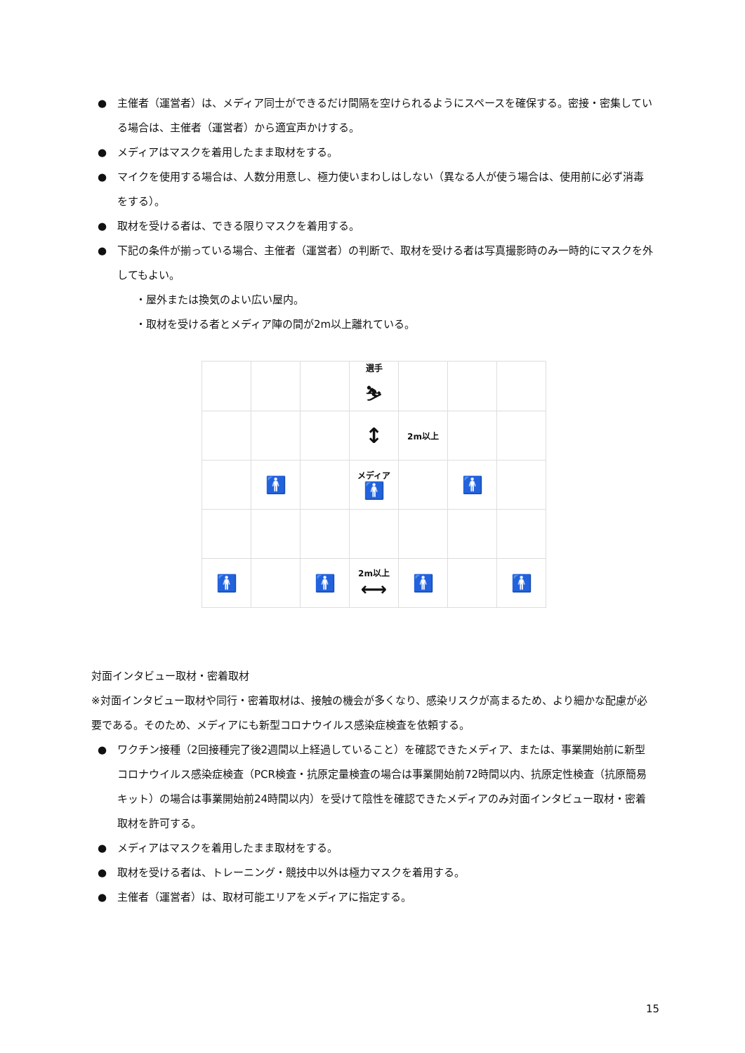● 主催者（運営者）は、メディア同士ができるだけ間隔を空けられるようにスペースを確保する。密接・密集している場合は、主催者（運営者）から適宜声かけする。
● メディアはマスクを着用したまま取材をする。
● マイクを使用する場合は、人数分用意し、極力使いまわしはしない（異なる人が使う場合は、使用前に必ず消毒をする）。
● 取材を受ける者は、できる限りマスクを着用する。
● 下記の条件が揃っている場合、主催者（運営者）の判断で、取材を受ける者は写真撮影時のみ一時的にマスクを外してもよい。
・屋外または換気のよい広い屋内。
・取材を受ける者とメディア陣の間が2m以上離れている。
| | | | 選手 ⛷ | | | |
| | | | ↕ | 2m以上 | | |
| | 🚹 | | メディア 🚹 | | 🚹 | |
| 🚹 | | 🚹 | 2m以上 ⟷ | 🚹 | | 🚹 |
対面インタビュー取材・密着取材
※対面インタビュー取材や同行・密着取材は、接触の機会が多くなり、感染リスクが高まるため、より細かな配慮が必要である。そのため、メディアにも新型コロナウイルス感染症検査を依頼する。
● ワクチン接種（2回接種完了後2週間以上経過していること）を確認できたメディア、または、事業開始前に新型コロナウイルス感染症検査（PCR検査・抗原定量検査の場合は事業開始前72時間以内、抗原定性検査（抗原簡易キット）の場合は事業開始前24時間以内）を受けて陰性を確認できたメディアのみ対面インタビュー取材・密着取材を許可する。
● メディアはマスクを着用したまま取材をする。
● 取材を受ける者は、トレーニング・競技中以外は極力マスクを着用する。
● 主催者（運営者）は、取材可能エリアをメディアに指定する。
15